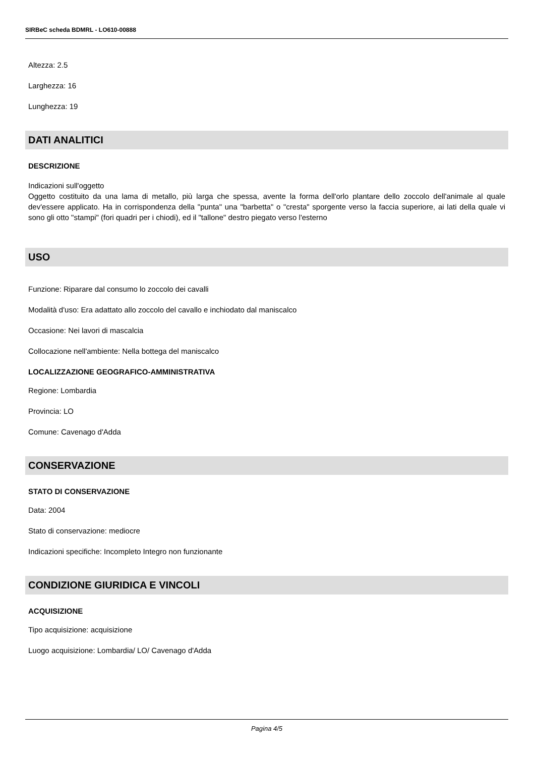SIRBeC scheda BDMRL - LO610-00888
Altezza: 2.5
Larghezza: 16
Lunghezza: 19
DATI ANALITICI
DESCRIZIONE
Indicazioni sull'oggetto
Oggetto costituito da una lama di metallo, più larga che spessa, avente la forma dell'orlo plantare dello zoccolo dell'animale al quale dev'essere applicato. Ha in corrispondenza della "punta" una "barbetta" o "cresta" sporgente verso la faccia superiore, ai lati della quale vi sono gli otto "stampi" (fori quadri per i chiodi), ed il "tallone" destro piegato verso l'esterno
USO
Funzione: Riparare dal consumo lo zoccolo dei cavalli
Modalità d'uso: Era adattato allo zoccolo del cavallo e inchiodato dal maniscalco
Occasione: Nei lavori di mascalcia
Collocazione nell'ambiente: Nella bottega del maniscalco
LOCALIZZAZIONE GEOGRAFICO-AMMINISTRATIVA
Regione: Lombardia
Provincia: LO
Comune: Cavenago d'Adda
CONSERVAZIONE
STATO DI CONSERVAZIONE
Data: 2004
Stato di conservazione: mediocre
Indicazioni specifiche: Incompleto Integro non funzionante
CONDIZIONE GIURIDICA E VINCOLI
ACQUISIZIONE
Tipo acquisizione: acquisizione
Luogo acquisizione: Lombardia/ LO/ Cavenago d'Adda
Pagina 4/5